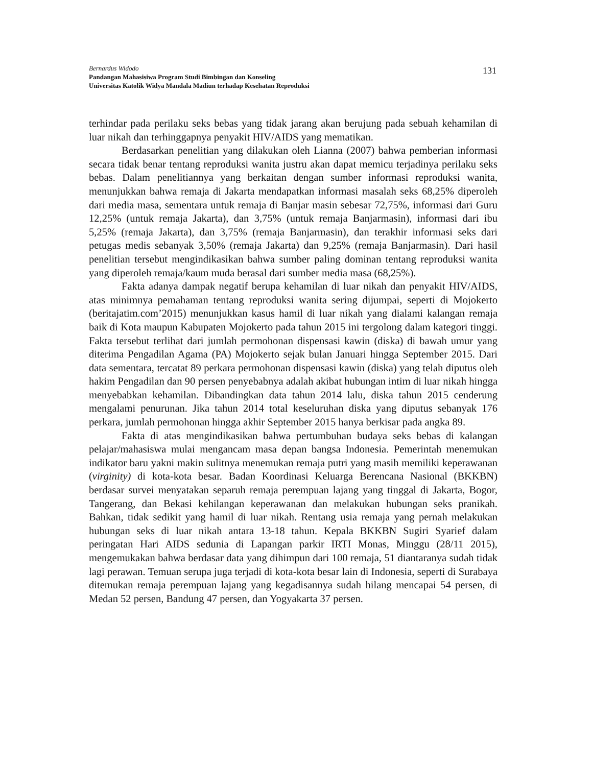Bernardus Widodo
Pandangan Mahasisiwa Program Studi Bimbingan dan Konseling
Universitas Katolik Widya Mandala Madiun terhadap Kesehatan Reproduksi
131
terhindar pada perilaku seks bebas yang tidak jarang akan berujung pada sebuah kehamilan di luar nikah dan terhinggapnya penyakit HIV/AIDS yang mematikan.
Berdasarkan penelitian yang dilakukan oleh Lianna (2007) bahwa pemberian informasi secara tidak benar tentang reproduksi wanita justru akan dapat memicu terjadinya perilaku seks bebas. Dalam penelitiannya yang berkaitan dengan sumber informasi reproduksi wanita, menunjukkan bahwa remaja di Jakarta mendapatkan informasi masalah seks 68,25% diperoleh dari media masa, sementara untuk remaja di Banjar masin sebesar 72,75%, informasi dari Guru 12,25% (untuk remaja Jakarta), dan 3,75% (untuk remaja Banjarmasin), informasi dari ibu 5,25% (remaja Jakarta), dan 3,75% (remaja Banjarmasin), dan terakhir informasi seks dari petugas medis sebanyak 3,50% (remaja Jakarta) dan 9,25% (remaja Banjarmasin). Dari hasil penelitian tersebut mengindikasikan bahwa sumber paling dominan tentang reproduksi wanita yang diperoleh remaja/kaum muda berasal dari sumber media masa (68,25%).
Fakta adanya dampak negatif berupa kehamilan di luar nikah dan penyakit HIV/AIDS, atas minimnya pemahaman tentang reproduksi wanita sering dijumpai, seperti di Mojokerto (beritajatim.com’2015) menunjukkan kasus hamil di luar nikah yang dialami kalangan remaja baik di Kota maupun Kabupaten Mojokerto pada tahun 2015 ini tergolong dalam kategori tinggi. Fakta tersebut terlihat dari jumlah permohonan dispensasi kawin (diska) di bawah umur yang diterima Pengadilan Agama (PA) Mojokerto sejak bulan Januari hingga September 2015. Dari data sementara, tercatat 89 perkara permohonan dispensasi kawin (diska) yang telah diputus oleh hakim Pengadilan dan 90 persen penyebabnya adalah akibat hubungan intim di luar nikah hingga menyebabkan kehamilan. Dibandingkan data tahun 2014 lalu, diska tahun 2015 cenderung mengalami penurunan. Jika tahun 2014 total keseluruhan diska yang diputus sebanyak 176 perkara, jumlah permohonan hingga akhir September 2015 hanya berkisar pada angka 89.
Fakta di atas mengindikasikan bahwa pertumbuhan budaya seks bebas di kalangan pelajar/mahasiswa mulai mengancam masa depan bangsa Indonesia. Pemerintah menemukan indikator baru yakni makin sulitnya menemukan remaja putri yang masih memiliki keperawanan (virginity) di kota-kota besar. Badan Koordinasi Keluarga Berencana Nasional (BKKBN) berdasar survei menyatakan separuh remaja perempuan lajang yang tinggal di Jakarta, Bogor, Tangerang, dan Bekasi kehilangan keperawanan dan melakukan hubungan seks pranikah. Bahkan, tidak sedikit yang hamil di luar nikah. Rentang usia remaja yang pernah melakukan hubungan seks di luar nikah antara 13-18 tahun. Kepala BKKBN Sugiri Syarief dalam peringatan Hari AIDS sedunia di Lapangan parkir IRTI Monas, Minggu (28/11 2015), mengemukakan bahwa berdasar data yang dihimpun dari 100 remaja, 51 diantaranya sudah tidak lagi perawan. Temuan serupa juga terjadi di kota-kota besar lain di Indonesia, seperti di Surabaya ditemukan remaja perempuan lajang yang kegadisannya sudah hilang mencapai 54 persen, di Medan 52 persen, Bandung 47 persen, dan Yogyakarta 37 persen.